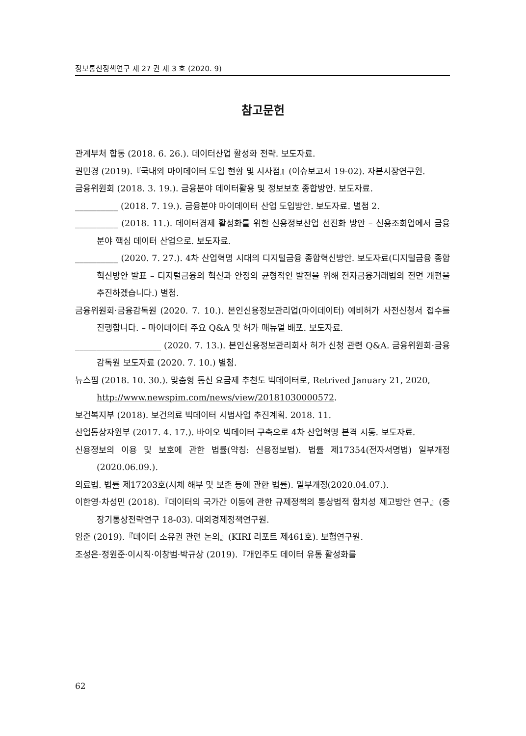정보통신정책연구 제 27 권 제 3 호 (2020. 9)
참고문헌
관계부처 합동 (2018. 6. 26.). 데이터산업 활성화 전략. 보도자료.
권민경 (2019).『국내외 마이데이터 도입 현황 및 시사점』(이슈보고서 19-02). 자본시장연구원.
금융위원회 (2018. 3. 19.). 금융분야 데이터활용 및 정보보호 종합방안. 보도자료.
__________ (2018. 7. 19.). 금융분야 마이데이터 산업 도입방안. 보도자료. 별첨 2.
__________ (2018. 11.). 데이터경제 활성화를 위한 신용정보산업 선진화 방안 – 신용조회업에서 금융분야 핵심 데이터 산업으로. 보도자료.
__________ (2020. 7. 27.). 4차 산업혁명 시대의 디지털금융 종합혁신방안. 보도자료(디지털금융 종합혁신방안 발표 – 디지털금융의 혁신과 안정의 균형적인 발전을 위해 전자금융거래법의 전면 개편을 추진하겠습니다.) 별첨.
금융위원회·금융감독원 (2020. 7. 10.). 본인신용정보관리업(마이데이터) 예비허가 사전신청서 접수를 진행합니다. – 마이데이터 주요 Q&A 및 허가 매뉴얼 배포. 보도자료.
____________________ (2020. 7. 13.). 본인신용정보관리회사 허가 신청 관련 Q&A. 금융위원회·금융감독원 보도자료 (2020. 7. 10.) 별첨.
뉴스핌 (2018. 10. 30.). 맞춤형 통신 요금제 추천도 빅데이터로, Retrived January 21, 2020,
http://www.newspim.com/news/view/20181030000572.
보건복지부 (2018). 보건의료 빅데이터 시범사업 추진계획. 2018. 11.
산업통상자원부 (2017. 4. 17.). 바이오 빅데이터 구축으로 4차 산업혁명 본격 시동. 보도자료.
신용정보의 이용 및 보호에 관한 법률(약칭: 신용정보법). 법률 제17354(전자서명법) 일부개정(2020.06.09.).
의료법. 법률 제17203호(시체 해부 및 보존 등에 관한 법률). 일부개정(2020.04.07.).
이한영·차성민 (2018).『데이터의 국가간 이동에 관한 규제정책의 통상법적 합치성 제고방안 연구』(중장기통상전략연구 18-03). 대외경제정책연구원.
임준 (2019).『데이터 소유권 관련 논의』(KIRI 리포트 제461호). 보험연구원.
조성은·정원준·이시직·이창범·박규상 (2019).『개인주도 데이터 유통 활성화를
62